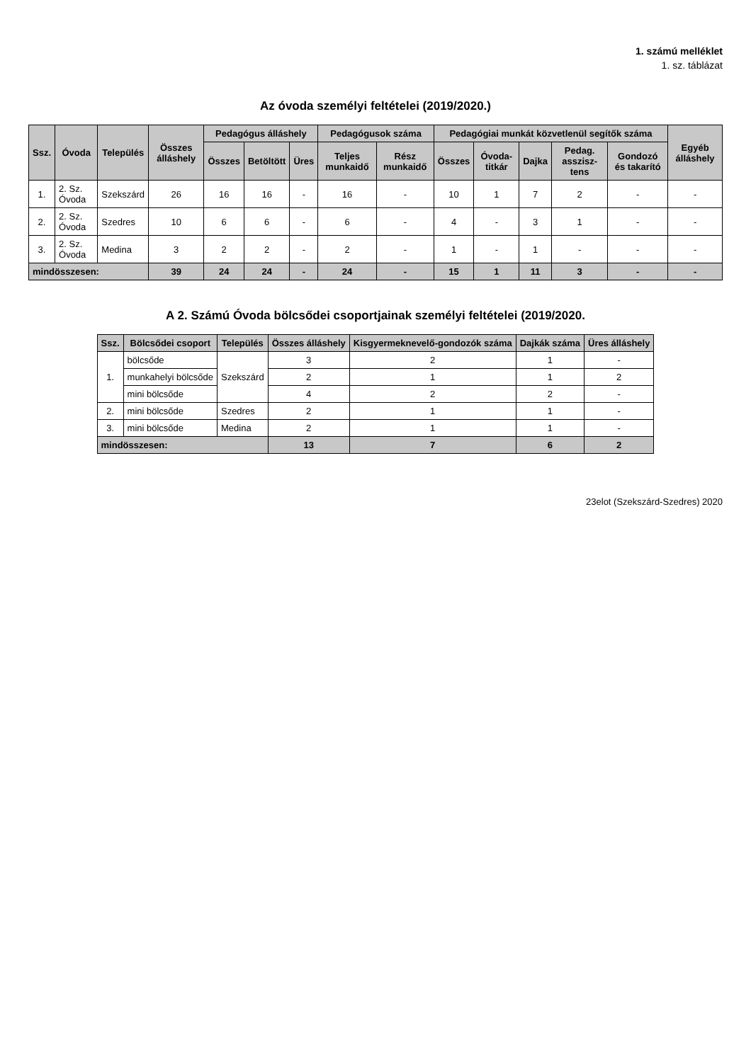1. számú melléklet
1. sz. táblázat
Az óvoda személyi feltételei (2019/2020.)
| Ssz. | Óvoda | Település | Összes álláshely | Pedagógus álláshely | | | Pedagógusok száma | | Pedagógiai munkát közvetlenül segítők száma | | | | | Egyéb álláshely |
| --- | --- | --- | --- | --- | --- | --- | --- | --- | --- | --- | --- | --- | --- | --- |
| | | | | Összes | Betöltött | Üres | Teljes munkaidő | Rész munkaidő | Összes | Óvoda-titkár | Dajka | Pedag. asszisz-tens | Gondozó és takarító | |
| 1. | 2. Sz. Óvoda | Szekszárd | 26 | 16 | 16 | - | 16 | - | 10 | 1 | 7 | 2 | - | - |
| 2. | 2. Sz. Óvoda | Szedres | 10 | 6 | 6 | - | 6 | - | 4 | - | 3 | 1 | - | - |
| 3. | 2. Sz. Óvoda | Medina | 3 | 2 | 2 | - | 2 | - | 1 | - | 1 | - | - | - |
| mindösszesen: | | | 39 | 24 | 24 | - | 24 | - | 15 | 1 | 11 | 3 | - | - |
A 2. Számú Óvoda bölcsődei csoportjainak személyi feltételei (2019/2020.
| Ssz. | Bölcsődei csoport | Település | Összes álláshely | Kisgyermeknevelő-gondozók száma | Dajkák száma | Üres álláshely |
| --- | --- | --- | --- | --- | --- | --- |
| 1. | bölcsőde | Szekszárd | 3 | 2 | 1 | - |
| | munkahelyi bölcsőde | | 2 | 1 | 1 | 2 |
| | mini bölcsőde | | 4 | 2 | 2 | - |
| 2. | mini bölcsőde | Szedres | 2 | 1 | 1 | - |
| 3. | mini bölcsőde | Medina | 2 | 1 | 1 | - |
| mindösszesen: | | | 13 | 7 | 6 | 2 |
23elot (Szekszárd-Szedres) 2020